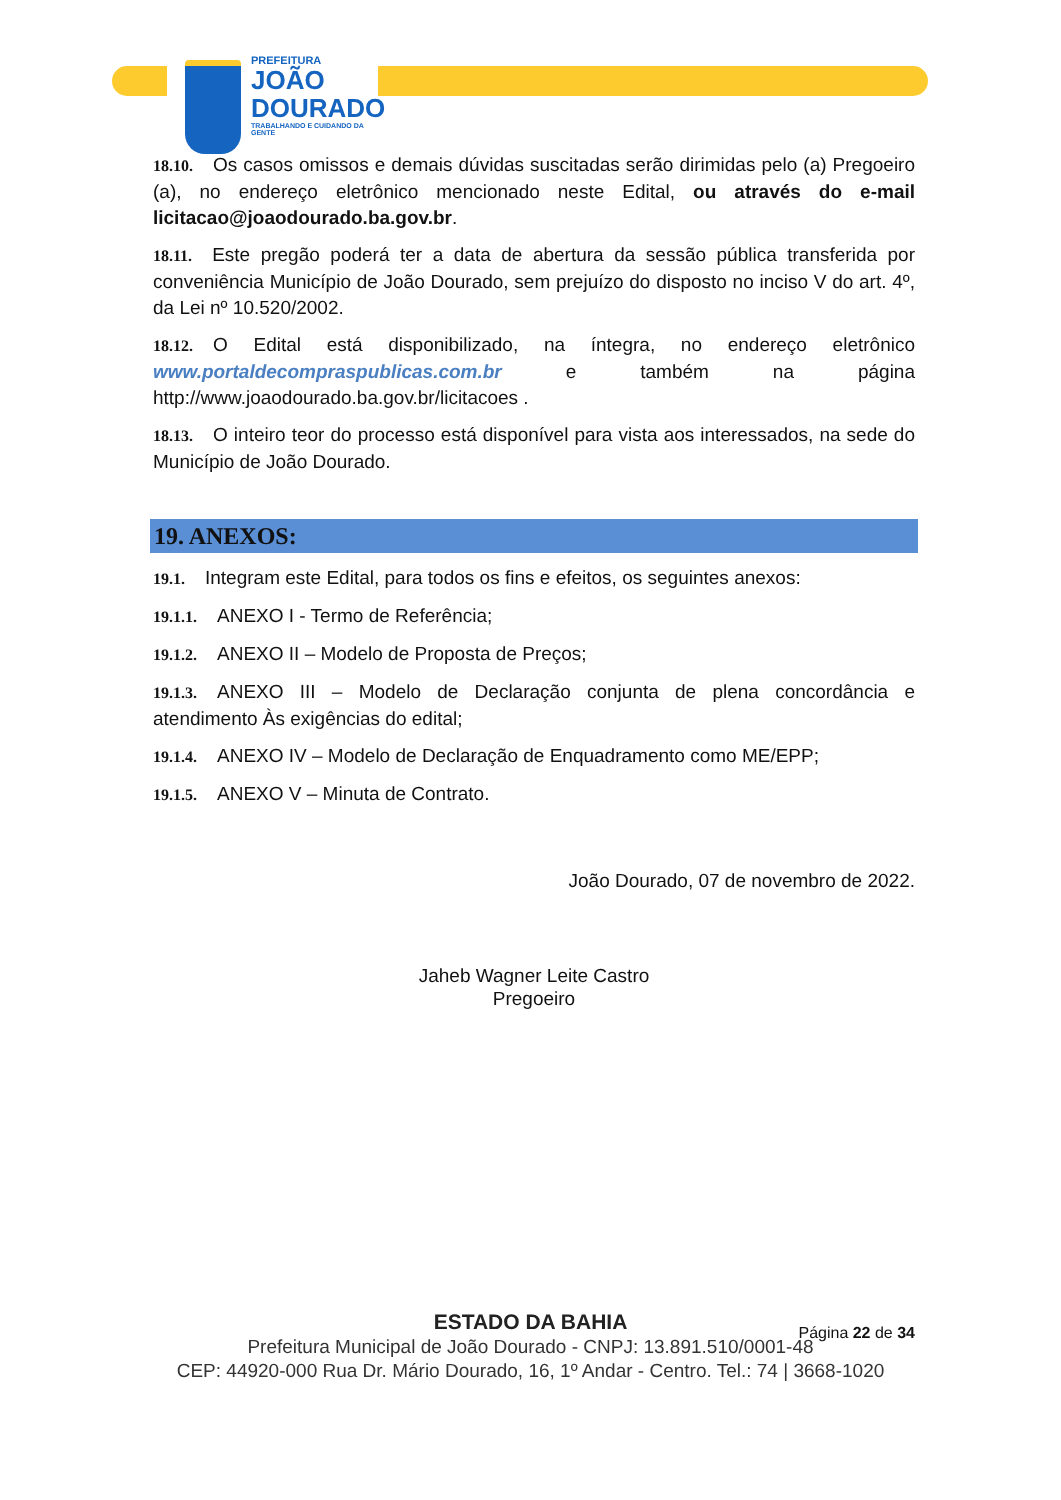PREFEITURA
JOÃO
DOURADO
TRABALHANDO E CUIDANDO DA GENTE
18.10. Os casos omissos e demais dúvidas suscitadas serão dirimidas pelo (a) Pregoeiro (a), no endereço eletrônico mencionado neste Edital, ou através do e-mail licitacao@joaodourado.ba.gov.br.
18.11. Este pregão poderá ter a data de abertura da sessão pública transferida por conveniência Município de João Dourado, sem prejuízo do disposto no inciso V do art. 4º, da Lei nº 10.520/2002.
18.12. O Edital está disponibilizado, na íntegra, no endereço eletrônico www.portaldecompraspublicas.com.br e também na página http://www.joaodourado.ba.gov.br/licitacoes .
18.13. O inteiro teor do processo está disponível para vista aos interessados, na sede do Município de João Dourado.
19. ANEXOS:
19.1. Integram este Edital, para todos os fins e efeitos, os seguintes anexos:
19.1.1. ANEXO I - Termo de Referência;
19.1.2. ANEXO II – Modelo de Proposta de Preços;
19.1.3. ANEXO III – Modelo de Declaração conjunta de plena concordância e atendimento Às exigências do edital;
19.1.4. ANEXO IV – Modelo de Declaração de Enquadramento como ME/EPP;
19.1.5. ANEXO V – Minuta de Contrato.
João Dourado, 07 de novembro de 2022.
Jaheb Wagner Leite Castro
Pregoeiro
Página 22 de 34
ESTADO DA BAHIA
Prefeitura Municipal de João Dourado - CNPJ: 13.891.510/0001-48
CEP: 44920-000 Rua Dr. Mário Dourado, 16, 1º Andar - Centro. Tel.: 74 | 3668-1020